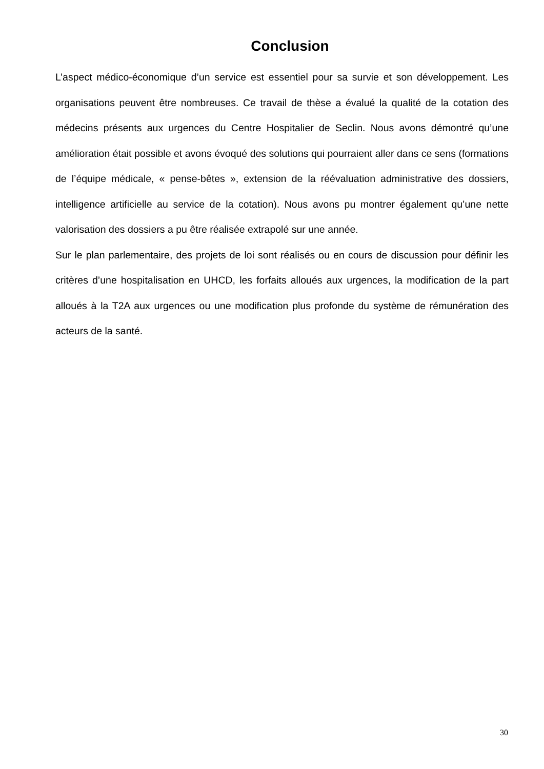Conclusion
L’aspect médico-économique d’un service est essentiel pour sa survie et son développement. Les organisations peuvent être nombreuses. Ce travail de thèse a évalué la qualité de la cotation des médecins présents aux urgences du Centre Hospitalier de Seclin. Nous avons démontré qu’une amélioration était possible et avons évoqué des solutions qui pourraient aller dans ce sens (formations de l’équipe médicale, « pense-bêtes », extension de la réévaluation administrative des dossiers, intelligence artificielle au service de la cotation). Nous avons pu montrer également qu’une nette valorisation des dossiers a pu être réalisée extrapolé sur une année.
Sur le plan parlementaire, des projets de loi sont réalisés ou en cours de discussion pour définir les critères d’une hospitalisation en UHCD, les forfaits alloués aux urgences, la modification de la part alloués à la T2A aux urgences ou une modification plus profonde du système de rémunération des acteurs de la santé.
30